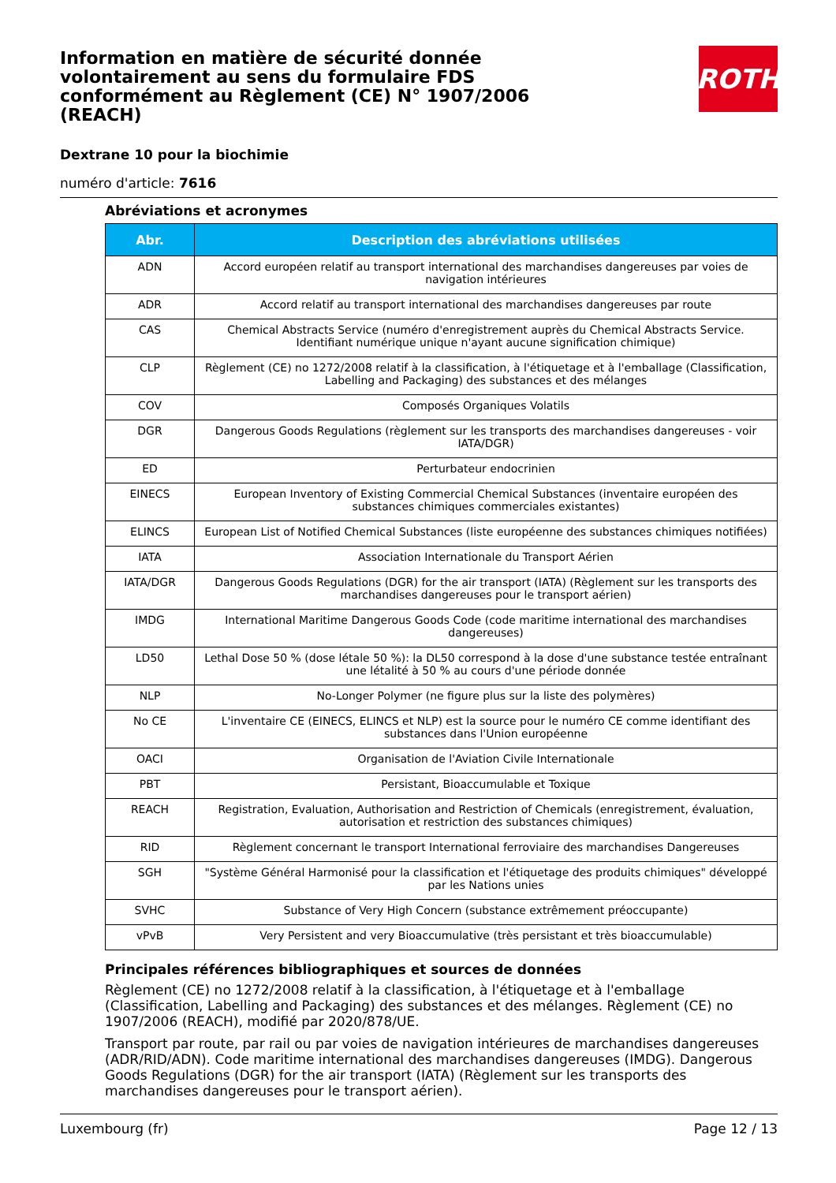ROTH
Information en matière de sécurité donnée volontairement au sens du formulaire FDS conformément au Règlement (CE) N° 1907/2006 (REACH)
Dextrane 10 pour la biochimie
numéro d'article: 7616
Abréviations et acronymes
| Abr. | Description des abréviations utilisées |
| --- | --- |
| ADN | Accord européen relatif au transport international des marchandises dangereuses par voies de navigation intérieures |
| ADR | Accord relatif au transport international des marchandises dangereuses par route |
| CAS | Chemical Abstracts Service (numéro d'enregistrement auprès du Chemical Abstracts Service. Identifiant numérique unique n'ayant aucune signification chimique) |
| CLP | Règlement (CE) no 1272/2008 relatif à la classification, à l'étiquetage et à l'emballage (Classification, Labelling and Packaging) des substances et des mélanges |
| COV | Composés Organiques Volatils |
| DGR | Dangerous Goods Regulations (règlement sur les transports des marchandises dangereuses - voir IATA/DGR) |
| ED | Perturbateur endocrinien |
| EINECS | European Inventory of Existing Commercial Chemical Substances (inventaire européen des substances chimiques commerciales existantes) |
| ELINCS | European List of Notified Chemical Substances (liste européenne des substances chimiques notifiées) |
| IATA | Association Internationale du Transport Aérien |
| IATA/DGR | Dangerous Goods Regulations (DGR) for the air transport (IATA) (Règlement sur les transports des marchandises dangereuses pour le transport aérien) |
| IMDG | International Maritime Dangerous Goods Code (code maritime international des marchandises dangereuses) |
| LD50 | Lethal Dose 50 % (dose létale 50 %): la DL50 correspond à la dose d'une substance testée entraînant une létalité à 50 % au cours d'une période donnée |
| NLP | No-Longer Polymer (ne figure plus sur la liste des polymères) |
| No CE | L'inventaire CE (EINECS, ELINCS et NLP) est la source pour le numéro CE comme identifiant des substances dans l'Union européenne |
| OACI | Organisation de l'Aviation Civile Internationale |
| PBT | Persistant, Bioaccumulable et Toxique |
| REACH | Registration, Evaluation, Authorisation and Restriction of Chemicals (enregistrement, évaluation, autorisation et restriction des substances chimiques) |
| RID | Règlement concernant le transport International ferroviaire des marchandises Dangereuses |
| SGH | "Système Général Harmonisé pour la classification et l'étiquetage des produits chimiques" développé par les Nations unies |
| SVHC | Substance of Very High Concern (substance extrêmement préoccupante) |
| vPvB | Very Persistent and very Bioaccumulative (très persistant et très bioaccumulable) |
Principales références bibliographiques et sources de données
Règlement (CE) no 1272/2008 relatif à la classification, à l'étiquetage et à l'emballage (Classification, Labelling and Packaging) des substances et des mélanges. Règlement (CE) no 1907/2006 (REACH), modifié par 2020/878/UE.
Transport par route, par rail ou par voies de navigation intérieures de marchandises dangereuses (ADR/RID/ADN). Code maritime international des marchandises dangereuses (IMDG). Dangerous Goods Regulations (DGR) for the air transport (IATA) (Règlement sur les transports des marchandises dangereuses pour le transport aérien).
Luxembourg (fr) Page 12 / 13